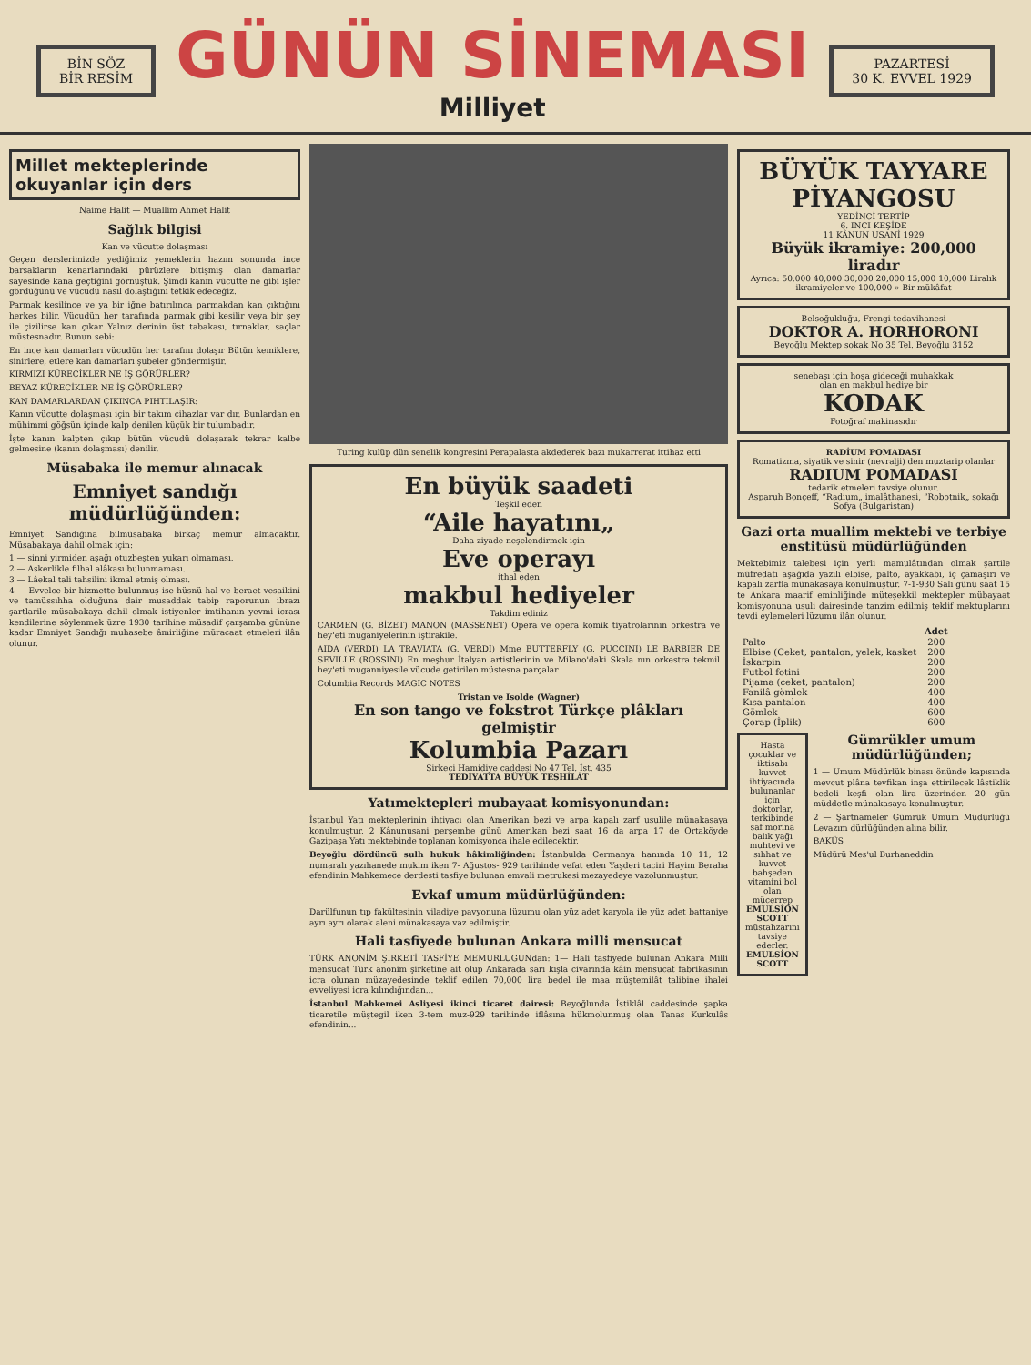BİN SÖZ
BİR RESİM
GÜNÜN SİNEMASI
Milliyet
PAZARTESİ
30 K. EVVEL 1929
Millet mekteplerinde okuyanlar için ders
Naime Halit — Muallim Ahmet Halit
Sağlık bilgisi
Kan ve vücutte dolaşması
Geçen derslerimizde yediğimiz yemeklerin hazım sonunda ince barsakların kenarlarındaki pürüzlere bitişmiş olan damarlar sayesinde kana geçtiğini görnüştük. Şimdi kanın vücutte ne gibi işler gördüğünü ve vücudü nasıl dolaştığını tetkik edeceğiz.
Parmak kesilince ve ya bir iğne batırılınca parmakdan kan çıktığını herkes bilir. Vücudün her tarafında parmak gibi kesilir veya bir şey ile çizilirse kan çıkar Yalnız derinin üst tabakası, tırnaklar, saçlar müstesnadır. Bunun sebi:
En ince kan damarları vücudün her tarafını dolaşır Bütün kemiklere, sinirlere, etlere kan damarları şubeler göndermiştir.
KIRMIZI KÜRECİKLER NE İŞ GÖRÜRLER?
BEYAZ KÜRECİKLER NE İŞ GÖRÜRLER?
KAN DAMARLARDAN ÇIKINCA PIHTILAŞIR:
Kanın vücutte dolaşması için bir takım cihazlar var dır. Bunlardan en mühimmi göğsün içinde kalp denilen küçük bir tulumbadır.
İşte kanın kalpten çıkıp bütün vücudü dolaşarak tekrar kalbe gelmesine (kanın dolaşması) denilir.
Müsabaka ile memur alınacak
Emniyet sandığı müdürlüğünden:
Emniyet Sandığına bilmüsabaka birkaç memur almacaktır. Müsabakaya dahil olmak için:
1 — sinni yirmiden aşağı otuzbeşten yukarı olmaması.
2 — Askerlikle filhal alâkası bulunmaması.
3 — Lâekal tali tahsilini ikmal etmiş olması.
4 — Evvelce bir hizmette bulunmuş ise hüsnü hal ve beraet vesaikini ve tamüssıhha olduğuna dair musaddak tabip raporunun ibrazı şartlarile müsabakaya dahil olmak istiyenler imtihanın yevmi icrası kendilerine söylenmek üzre 1930 tarihine müsadif çarşamba gününe kadar Emniyet Sandığı muhasebe âmirliğine müracaat etmeleri ilân olunur.
Turing kulüp dün senelik kongresini Perapalasta akdederek bazı mukarrerat ittihaz etti
En büyük saadeti
Teşkil eden
“Aile hayatını„
Daha ziyade neşelendirmek için
Eve operayı
ithal eden
makbul hediyeler
Takdim ediniz
CARMEN (G. BİZET) MANON (MASSENET) Opera ve opera komik tiyatrolarının orkestra ve hey'eti muganiyelerinin iştirakile.
AIDA (VERDI) LA TRAVIATA (G. VERDI) Mme BUTTERFLY (G. PUCCINI) LE BARBIER DE SEVILLE (ROSSINI) En meşhur İtalyan artistlerinin ve Milano'daki Skala nın orkestra tekmil hey'eti muganniyesile vücude getirilen müstesna parçalar
Columbia Records MAGIC NOTES
Tristan ve Isolde (Wagner)
En son tango ve fokstrot Türkçe plâkları gelmiştir
Kolumbia Pazarı
Sirkeci Hamidiye caddesi No 47 Tel. İst. 435
TEDİYATTA BÜYÜK TESHİLÂT
Yatımektepleri mubayaat komisyonundan:
İstanbul Yatı mekteplerinin ihtiyacı olan Amerikan bezi ve arpa kapalı zarf usulile münakasaya konulmuştur. 2 Kânunusani perşembe günü Amerikan bezi saat 16 da arpa 17 de Ortaköyde Gazipaşa Yatı mektebinde toplanan komisyonca ihale edilecektir.
Beyoğlu dördüncü sulh hukuk hâkimliğinden: İstanbulda Cermanya hanında 10 11, 12 numaralı yazıhanede mukim iken 7- Ağustos- 929 tarihinde vefat eden Yaşderi taciri Hayim Beraha efendinin Mahkemece derdesti tasfiye bulunan emvali metrukesi mezayedeye vazolunmuştur.
Evkaf umum müdürlüğünden:
Darülfunun tıp fakültesinin viladiye pavyonuna lüzumu olan yüz adet karyola ile yüz adet battaniye ayrı ayrı olarak aleni münakasaya vaz edilmiştir.
Hali tasfiyede bulunan Ankara milli mensucat
TÜRK ANONİM ŞİRKETİ TASFİYE MEMURLUGUNdan: 1— Hali tasfiyede bulunan Ankara Milli mensucat Türk anonim şirketine ait olup Ankarada sarı kışla civarında kâin mensucat fabrikasının icra olunan müzayedesinde teklif edilen 70,000 lira bedel ile maa müştemilât talibine ihalei evveliyesi icra kılındığından...
İstanbul Mahkemei Asliyesi ikinci ticaret dairesi: Beyoğlunda İstiklâl caddesinde şapka ticaretile müştegil iken 3-tem muz-929 tarihinde iflâsına hükmolunmuş olan Tanas Kurkulâs efendinin...
BÜYÜK TAYYARE PİYANGOSU
YEDİNCİ TERTİP
6. INCI KEŞİDE
11 KÂNUN USANİ 1929
Büyük ikramiye: 200,000 liradır
Ayrıca: 50,000 40,000 30,000 20,000 15,000 10,000 Liralık ikramiyeler ve 100,000 » Bir mükâfat
Belsoğukluğu, Frengi tedavihanesi
DOKTOR A. HORHORONI
Beyoğlu Mektep sokak No 35 Tel. Beyoğlu 3152
senebaşı için hoşa gideceği muhakkak
olan en makbul hediye bir
KODAK
Fotoğraf makinasıdır
RADİUM POMADASI
Romatizma, siyatik ve sinir (nevralji) den muztarip olanlar
RADIUM POMADASI
tedarik etmeleri tavsiye olunur.
Asparuh Bonçeff, “Radium„ imalâthanesi, “Robotnik„ sokağı Sofya (Bulgaristan)
Gazi orta muallim mektebi ve terbiye enstitüsü müdürlüğünden
Mektebimiz talebesi için yerli mamulâtından olmak şartile müfredatı aşağıda yazılı elbise, palto, ayakkabı, iç çamaşırı ve kapalı zarfla münakasaya konulmuştur. 7-1-930 Salı günü saat 15 te Ankara maarif eminliğinde müteşekkil mektepler mübayaat komisyonuna usuli dairesinde tanzim edilmiş teklif mektuplarını tevdi eylemeleri lüzumu ilân olunur.
| | Adet |
| --- | --- |
| Palto | 200 |
| Elbise (Ceket, pantalon, yelek, kasket | 200 |
| İskarpin | 200 |
| Futbol fotini | 200 |
| Pijama (ceket, pantalon) | 200 |
| Fanilâ gömlek | 400 |
| Kısa pantalon | 400 |
| Gömlek | 600 |
| Çorap (İplik) | 600 |
Hasta çocuklar ve iktisabı kuvvet ihtiyacında bulunanlar için doktorlar, terkibinde saf morina balık yağı muhtevi ve sıhhat ve kuvvet bahşeden vitamini bol olan mücerrep
EMULSİON SCOTT
müstahzarını tavsiye ederler.
EMULSİON SCOTT
Gümrükler umum müdürlüğünden;
1 — Umum Müdürlük binası önünde kapısında mevcut plâna tevfikan inşa ettirilecek lâstiklik bedeli keşfi olan lira üzerinden 20 gün müddetle münakasaya konulmuştur.
2 — Şartnameler Gümrük Umum Müdürlüğü Levazım dürlüğünden alına bilir.
BAKÜS
Müdürü Mes'ul Burhaneddin